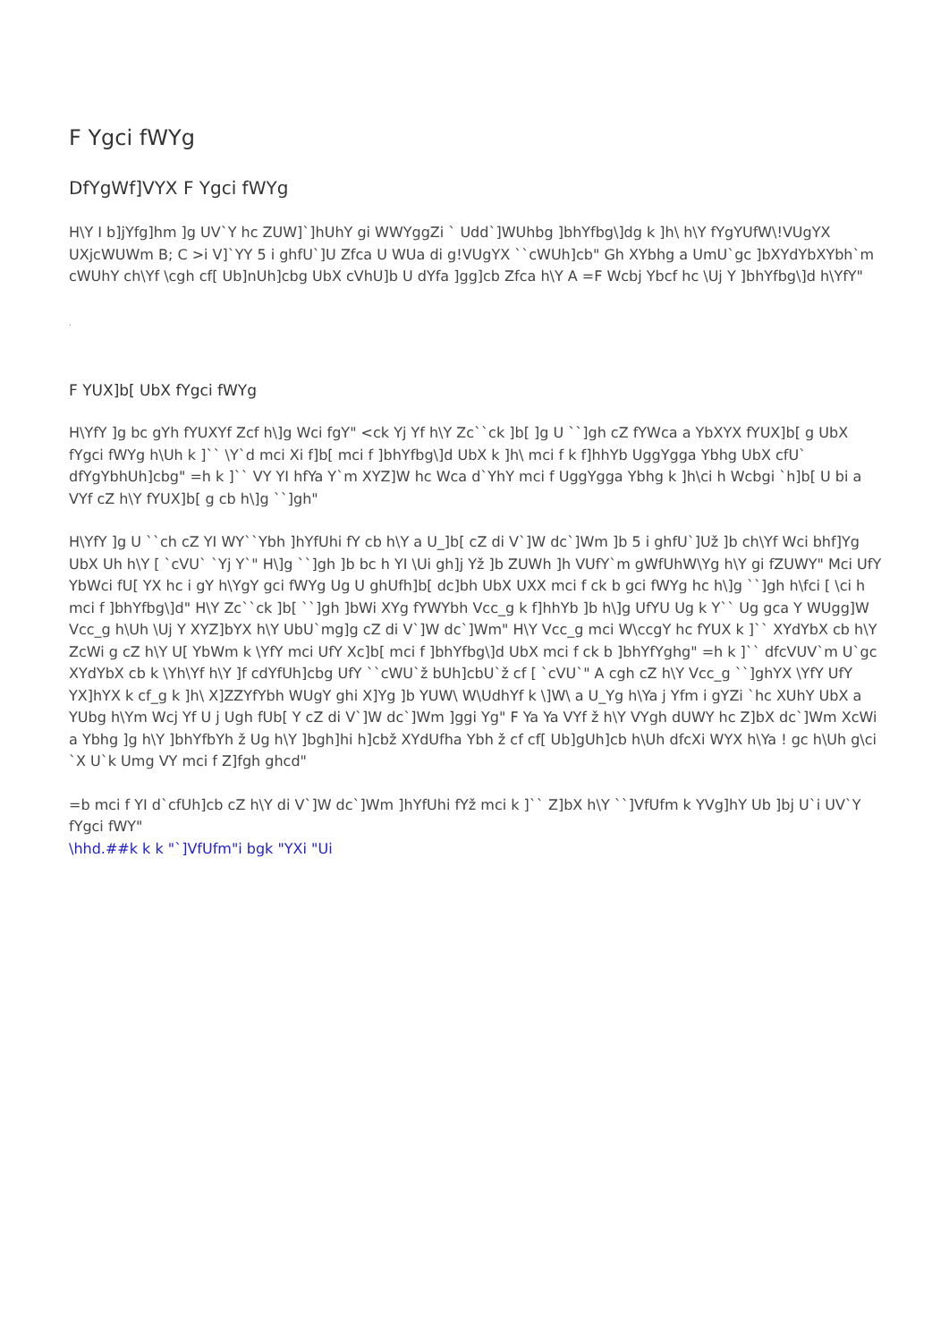F Ygci fWYg
DfYgWf]VYX F Ygci fWYg
H\Y I b]jYfg]hm ]g UV`Y hc ZUW]`]hUhY gi WWYggZi ` Udd`]WUhbg ]bhYfbg\]dg k ]h\ h\Y fYgYUfW\!VUgYX UXjcWUWm B; C >i V]`YY 5 i ghfU`]U Zfca U WUa di g!VUgYX ``cWUh]cb" Gh XYbhg a UmU`gc ]bXYdYbXYbh`m cWUhY ch\Yf \cgh cf[ Ub]nUh]cbg UbX cVhU]b U dYfa ]gg]cb Zfca h\Y A =F Wcbj Ybcf hc \Uj Y ]bhYfbg\]d h\YfY"
·
F YUX]b[ UbX fYgci fWYg
H\YfY ]g bc gYh fYUXYf Zcf h\]g Wci fgY" <ck Yj Yf h\Y Zc``ck ]b[ ]g U ``]gh cZ fYWca a YbXYX fYUX]b[ g UbX fYgci fWYg h\Uh k ]`` \Y`d mci Xi f]b[ mci f ]bhYfbg\]d UbX k ]h\ mci f k f]hhYb UggYgga Ybhg UbX cfU` dfYgYbhUh]cbg" =h k ]`` VY YI hfYa Y`m XYZ]W hc Wca d`YhY mci f UggYgga Ybhg k ]h\ci h Wcbgi `h]b[ U bi a VYf cZ h\Y fYUX]b[ g cb h\]g ``]gh"
H\YfY ]g U ``ch cZ YI WY``Ybh ]hYfUhi fY cb h\Y a U_]b[ cZ di V`]W dc`]Wm ]b 5 i ghfU`]Už ]b ch\Yf Wci bhf]Yg UbX Uh h\Y [ `cVU` `Yj Y`" H\]g ``]gh ]b bc h YI \Ui gh]j Yž ]b ZUWh ]h VUfY`m gWfUhW\Yg h\Y gi fZUWY" Mci UfY YbWci fU[ YX hc i gY h\YgY gci fWYg Ug U ghUfh]b[ dc]bh UbX UXX mci f ck b gci fWYg hc h\]g ``]gh h\fci [ \ci h mci f ]bhYfbg\]d" H\Y Zc``ck ]b[ ``]gh ]bWi XYg fYWYbh Vcc_g k f]hhYb ]b h\]g UfYU Ug k Y`` Ug gca Y WUgg]W Vcc_g h\Uh \Uj Y XYZ]bYX h\Y UbU`mg]g cZ di V`]W dc`]Wm" H\Y Vcc_g mci W\ccgY hc fYUX k ]`` XYdYbX cb h\Y ZcWi g cZ h\Y U[ YbWm k \YfY mci UfY Xc]b[ mci f ]bhYfbg\]d UbX mci f ck b ]bhYfYghg" =h k ]`` dfcVUV`m U`gc XYdYbX cb k \Yh\Yf h\Y ]f cdYfUh]cbg UfY ``cWU`ž bUh]cbU`ž cf [ `cVU`" A cgh cZ h\Y Vcc_g ``]ghYX \YfY UfY YX]hYX k cf_g k ]h\ X]ZZYfYbh WUgY ghi X]Yg ]b YUW\ W\UdhYf k \]W\ a U_Yg h\Ya j Yfm i gYZi `hc XUhY UbX a YUbg h\Ym Wcj Yf U j Ugh fUb[ Y cZ di V`]W dc`]Wm ]ggi Yg" F Ya Ya VYf ž h\Y VYgh dUWY hc Z]bX dc`]Wm XcWi a Ybhg ]g h\Y ]bhYfbYh ž Ug h\Y ]bgh]hi h]cbž XYdUfha Ybh ž cf cf[ Ub]gUh]cb h\Uh dfcXi WYX h\Ya ! gc h\Uh g\ci `X U`k Umg VY mci f Z]fgh ghcd"
=b mci f YI d`cfUh]cb cZ h\Y di V`]W dc`]Wm ]hYfUhi fYž mci k ]`` Z]bX h\Y ``]VfUfm k YVg]hY Ub ]bj U`i UV`Y fYgci fWY"
\hhd.##k k k "`]VfUfm"i bgk "YXi "Ui